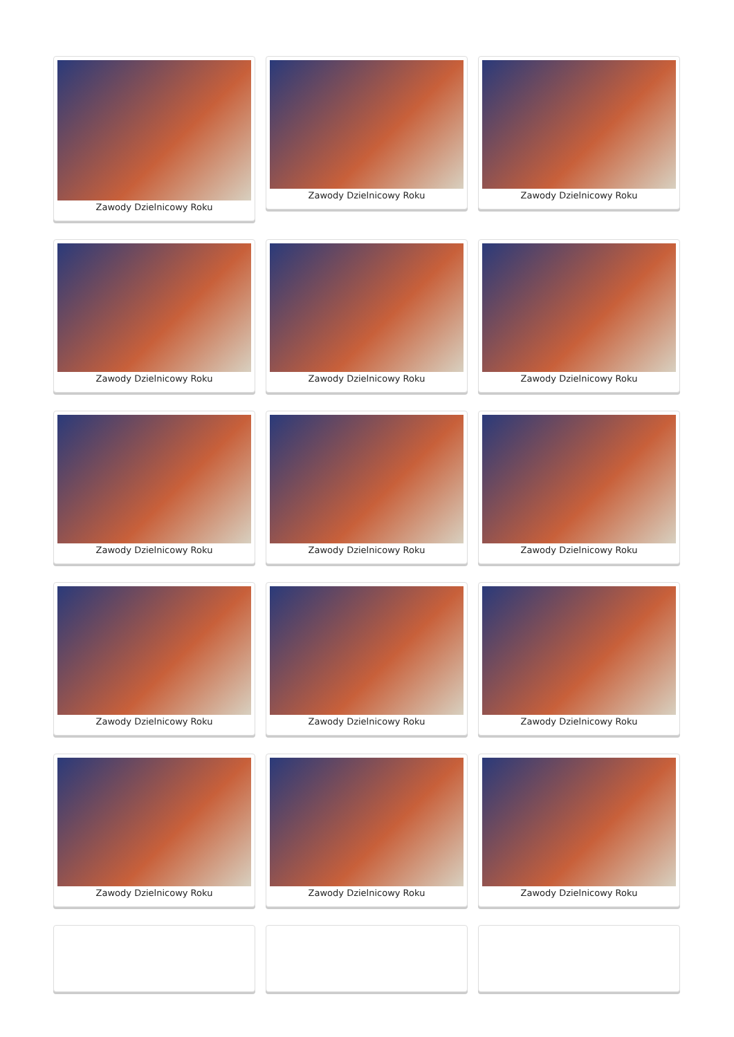Zawody Dzielnicowy Roku
Zawody Dzielnicowy Roku
Zawody Dzielnicowy Roku
Zawody Dzielnicowy Roku
Zawody Dzielnicowy Roku
Zawody Dzielnicowy Roku
Zawody Dzielnicowy Roku
Zawody Dzielnicowy Roku
Zawody Dzielnicowy Roku
Zawody Dzielnicowy Roku
Zawody Dzielnicowy Roku
Zawody Dzielnicowy Roku
Zawody Dzielnicowy Roku
Zawody Dzielnicowy Roku
Zawody Dzielnicowy Roku